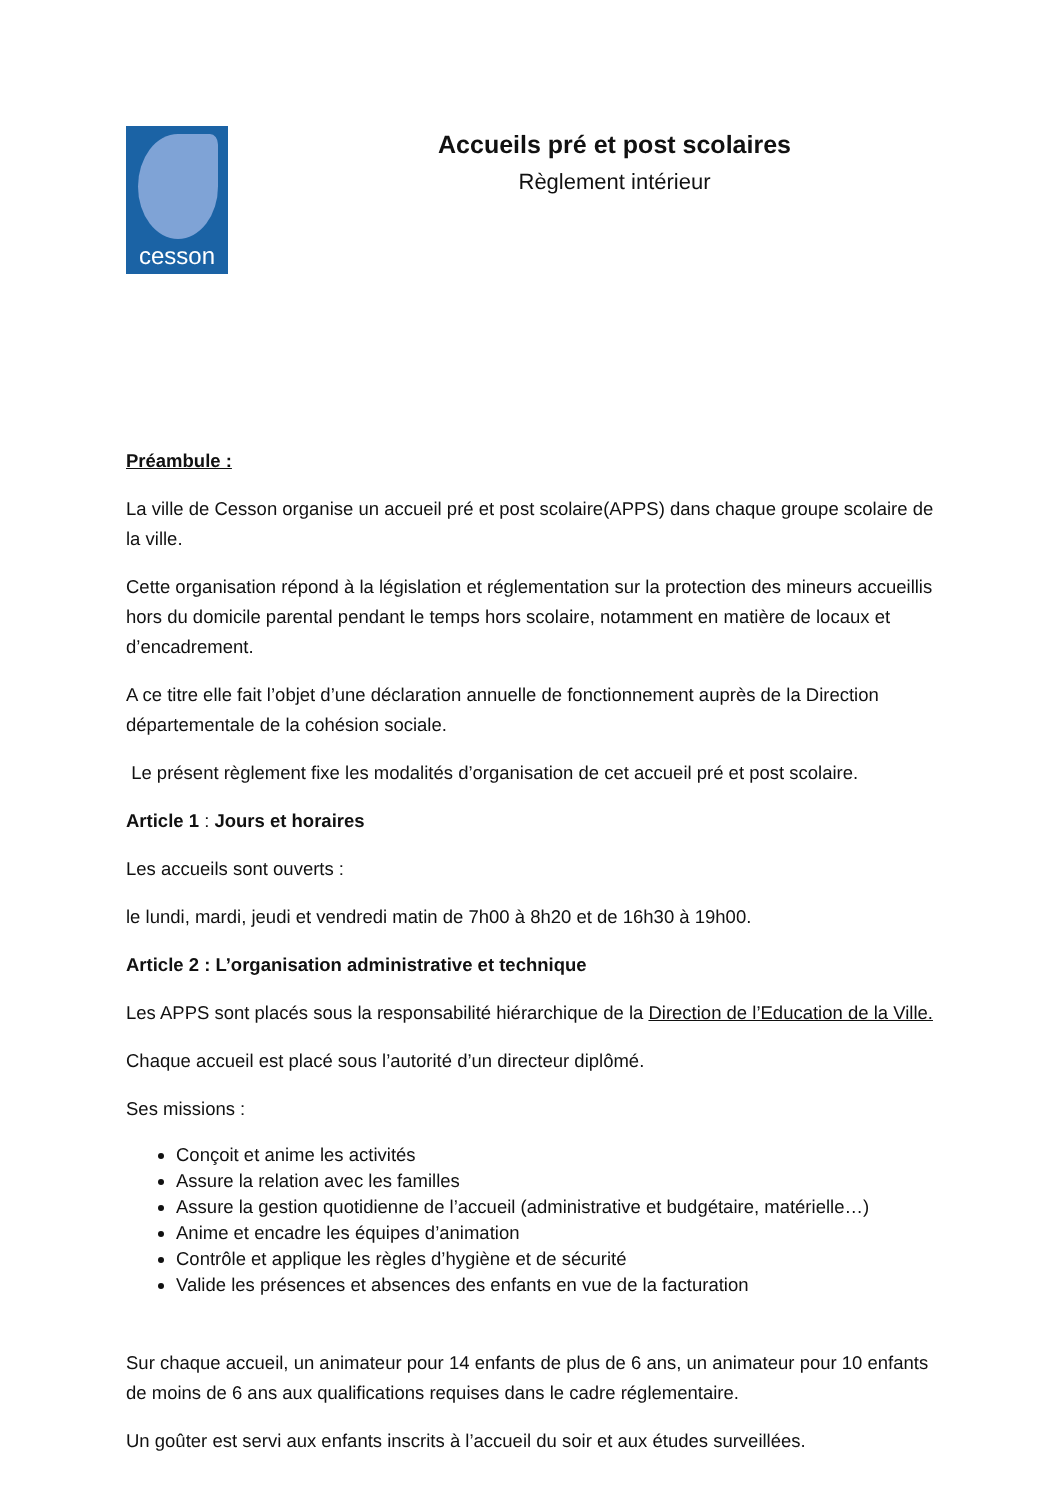cesson
Accueils pré et post scolaires
Règlement intérieur
Préambule :
La ville de Cesson organise un accueil pré et post scolaire(APPS) dans chaque groupe scolaire de la ville.
Cette organisation répond à la législation et réglementation sur la protection des mineurs accueillis hors du domicile parental pendant le temps hors scolaire, notamment en matière de locaux et d’encadrement.
A ce titre elle fait l’objet d’une déclaration annuelle de fonctionnement auprès de la Direction départementale de la cohésion sociale.
Le présent règlement fixe les modalités d’organisation de cet accueil pré et post scolaire.
Article 1 : Jours et horaires
Les accueils sont ouverts :
le lundi, mardi, jeudi et vendredi matin de 7h00 à 8h20 et de 16h30 à 19h00.
Article 2 : L’organisation administrative et technique
Les APPS sont placés sous la responsabilité hiérarchique de la Direction de l’Education de la Ville.
Chaque accueil est placé sous l’autorité d’un directeur diplômé.
Ses missions :
Conçoit et anime les activités
Assure la relation avec les familles
Assure la gestion quotidienne de l’accueil (administrative et budgétaire, matérielle…)
Anime et encadre les équipes d’animation
Contrôle et applique les règles d’hygiène et de sécurité
Valide les présences et absences des enfants en vue de la facturation
Sur chaque accueil, un animateur pour 14 enfants de plus de 6 ans, un animateur pour 10 enfants de moins de 6 ans aux qualifications requises dans le cadre réglementaire.
Un goûter est servi aux enfants inscrits à l’accueil du soir et aux études surveillées.